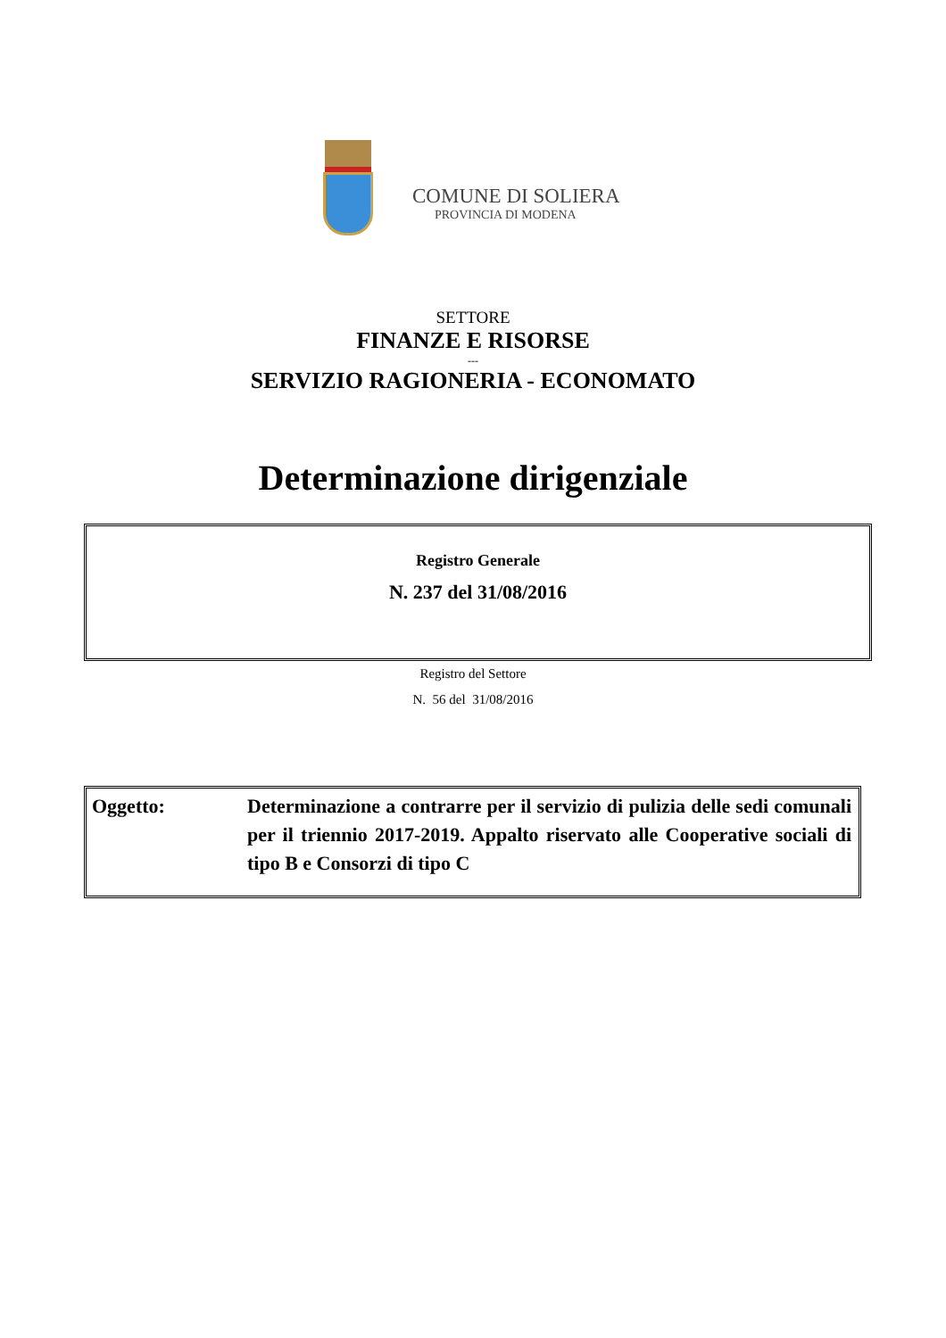COMUNE DI SOLIERA
PROVINCIA DI MODENA
SETTORE
FINANZE E RISORSE
---
SERVIZIO RAGIONERIA - ECONOMATO
Determinazione dirigenziale
Registro Generale
N. 237 del 31/08/2016
Registro del Settore
N. 56 del 31/08/2016
| Oggetto: | Determinazione a contrarre per il servizio di pulizia delle sedi comunali per il triennio 2017-2019. Appalto riservato alle Cooperative sociali di tipo B e Consorzi di tipo C |